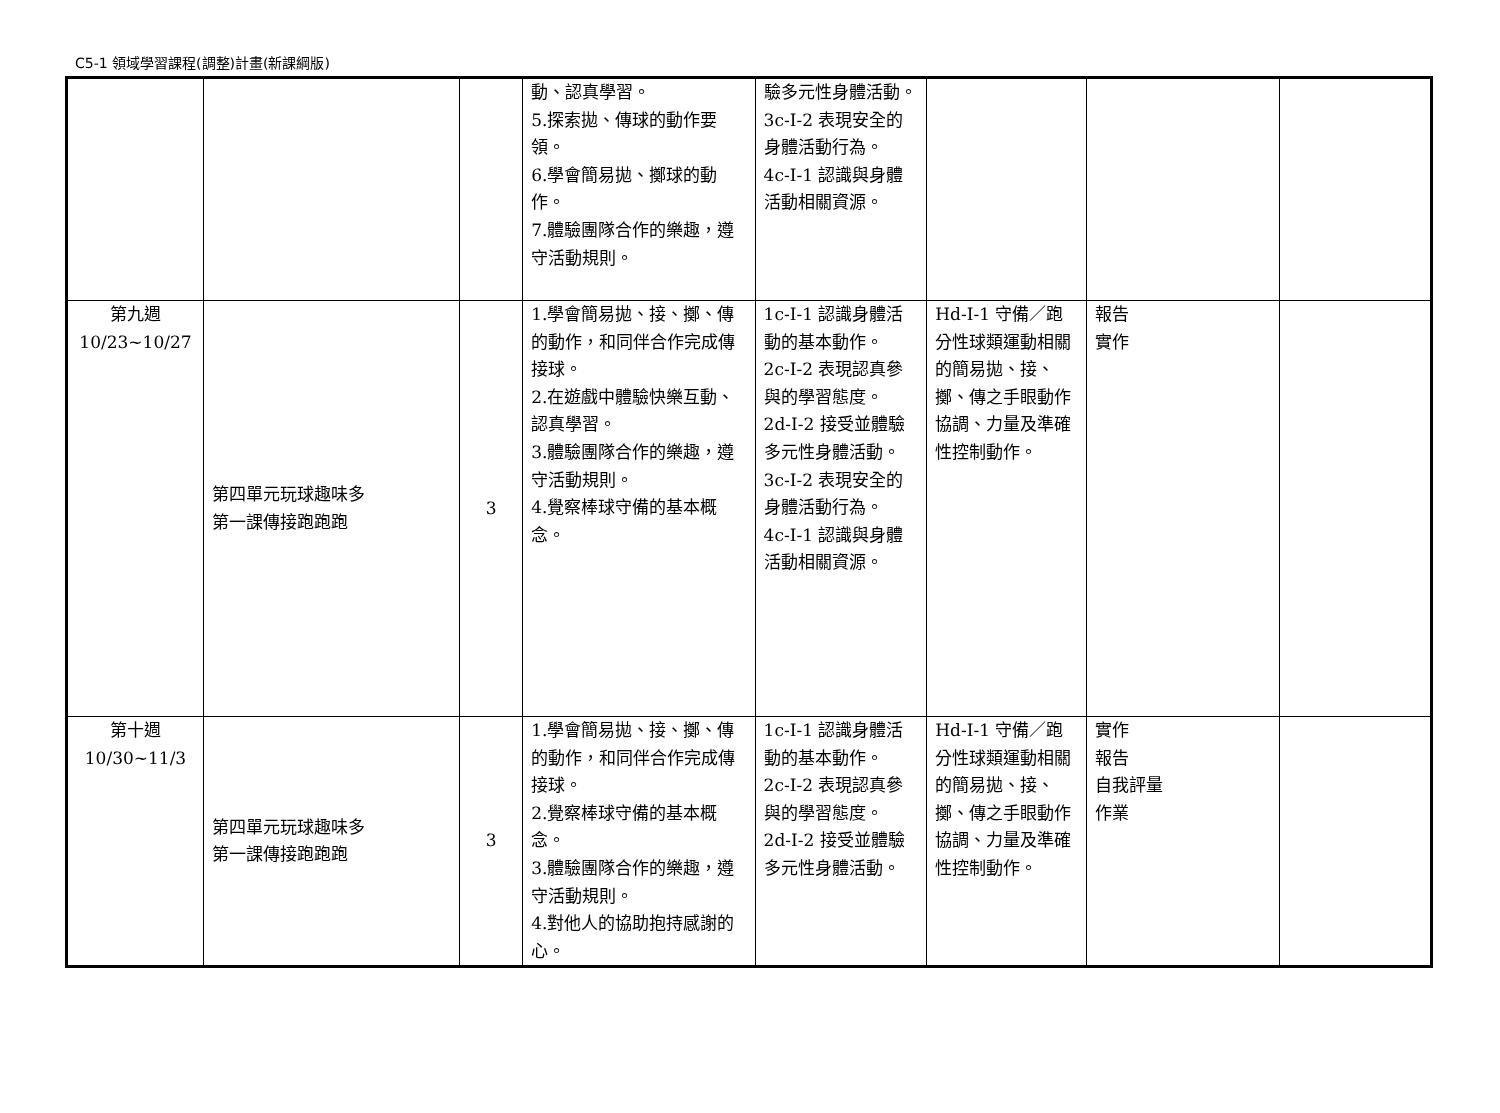C5-1 領域學習課程(調整)計畫(新課綱版)
| | | | 動、認真學習。 5.探索拋、傳球的動作要領。 6.學會簡易拋、擲球的動作。 7.體驗團隊合作的樂趣，遵守活動規則。 | 驗多元性身體活動。 3c-I-2 表現安全的身體活動行為。 4c-I-1 認識與身體活動相關資源。 | | | |
| 第九週 10/23~10/27 | 第四單元玩球趣味多 第一課傳接跑跑跑 | 3 | 1.學會簡易拋、接、擲、傳的動作，和同伴合作完成傳接球。 2.在遊戲中體驗快樂互動、認真學習。 3.體驗團隊合作的樂趣，遵守活動規則。 4.覺察棒球守備的基本概念。 | 1c-I-1 認識身體活動的基本動作。 2c-I-2 表現認真參與的學習態度。 2d-I-2 接受並體驗多元性身體活動。 3c-I-2 表現安全的身體活動行為。 4c-I-1 認識與身體活動相關資源。 | Hd-I-1 守備／跑分性球類運動相關的簡易拋、接、擲、傳之手眼動作協調、力量及準確性控制動作。 | 報告 實作 | |
| 第十週 10/30~11/3 | 第四單元玩球趣味多 第一課傳接跑跑跑 | 3 | 1.學會簡易拋、接、擲、傳的動作，和同伴合作完成傳接球。 2.覺察棒球守備的基本概念。 3.體驗團隊合作的樂趣，遵守活動規則。 4.對他人的協助抱持感謝的心。 | 1c-I-1 認識身體活動的基本動作。 2c-I-2 表現認真參與的學習態度。 2d-I-2 接受並體驗多元性身體活動。 | Hd-I-1 守備／跑分性球類運動相關的簡易拋、接、擲、傳之手眼動作協調、力量及準確性控制動作。 | 實作 報告 自我評量 作業 | |